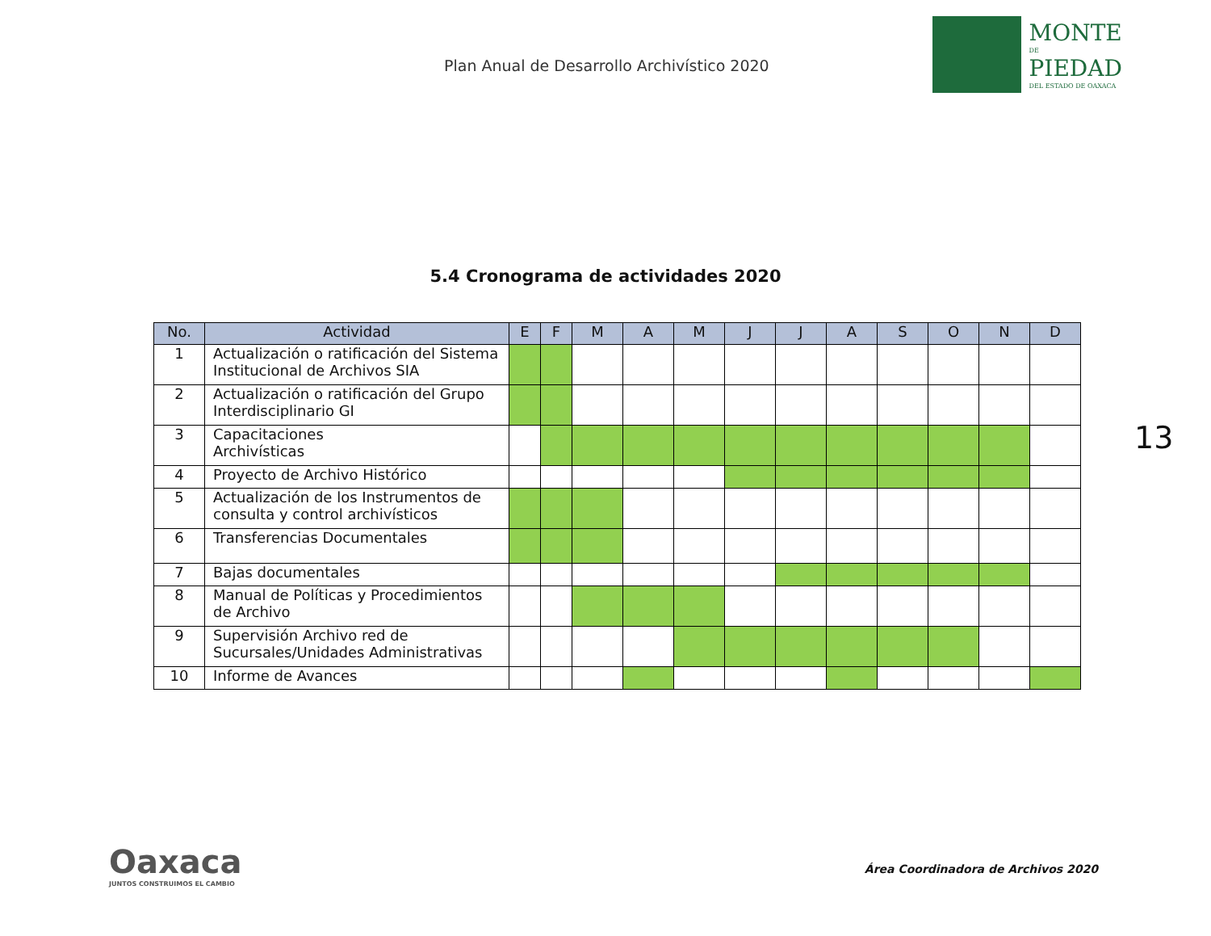Plan Anual de Desarrollo Archivístico 2020
MONTE
DE
PIEDAD
DEL ESTADO DE OAXACA
5.4 Cronograma de actividades 2020
| No. | Actividad | E | F | M | A | M | J | J | A | S | O | N | D |
| --- | --- | --- | --- | --- | --- | --- | --- | --- | --- | --- | --- | --- | --- |
| 1 | Actualización o ratificación del Sistema Institucional de Archivos SIA | | | | | | | | | | | | |
| 2 | Actualización o ratificación del Grupo Interdisciplinario GI | | | | | | | | | | | | |
| 3 | Capacitaciones Archivísticas | | | | | | | | | | | | |
| 4 | Proyecto de Archivo Histórico | | | | | | | | | | | | |
| 5 | Actualización de los Instrumentos de consulta y control archivísticos | | | | | | | | | | | | |
| 6 | Transferencias Documentales | | | | | | | | | | | | |
| 7 | Bajas documentales | | | | | | | | | | | | |
| 8 | Manual de Políticas y Procedimientos de Archivo | | | | | | | | | | | | |
| 9 | Supervisión Archivo red de Sucursales/Unidades Administrativas | | | | | | | | | | | | |
| 10 | Informe de Avances | | | | | | | | | | | | |
13
Oaxaca
JUNTOS CONSTRUIMOS EL CAMBIO
Área Coordinadora de Archivos 2020